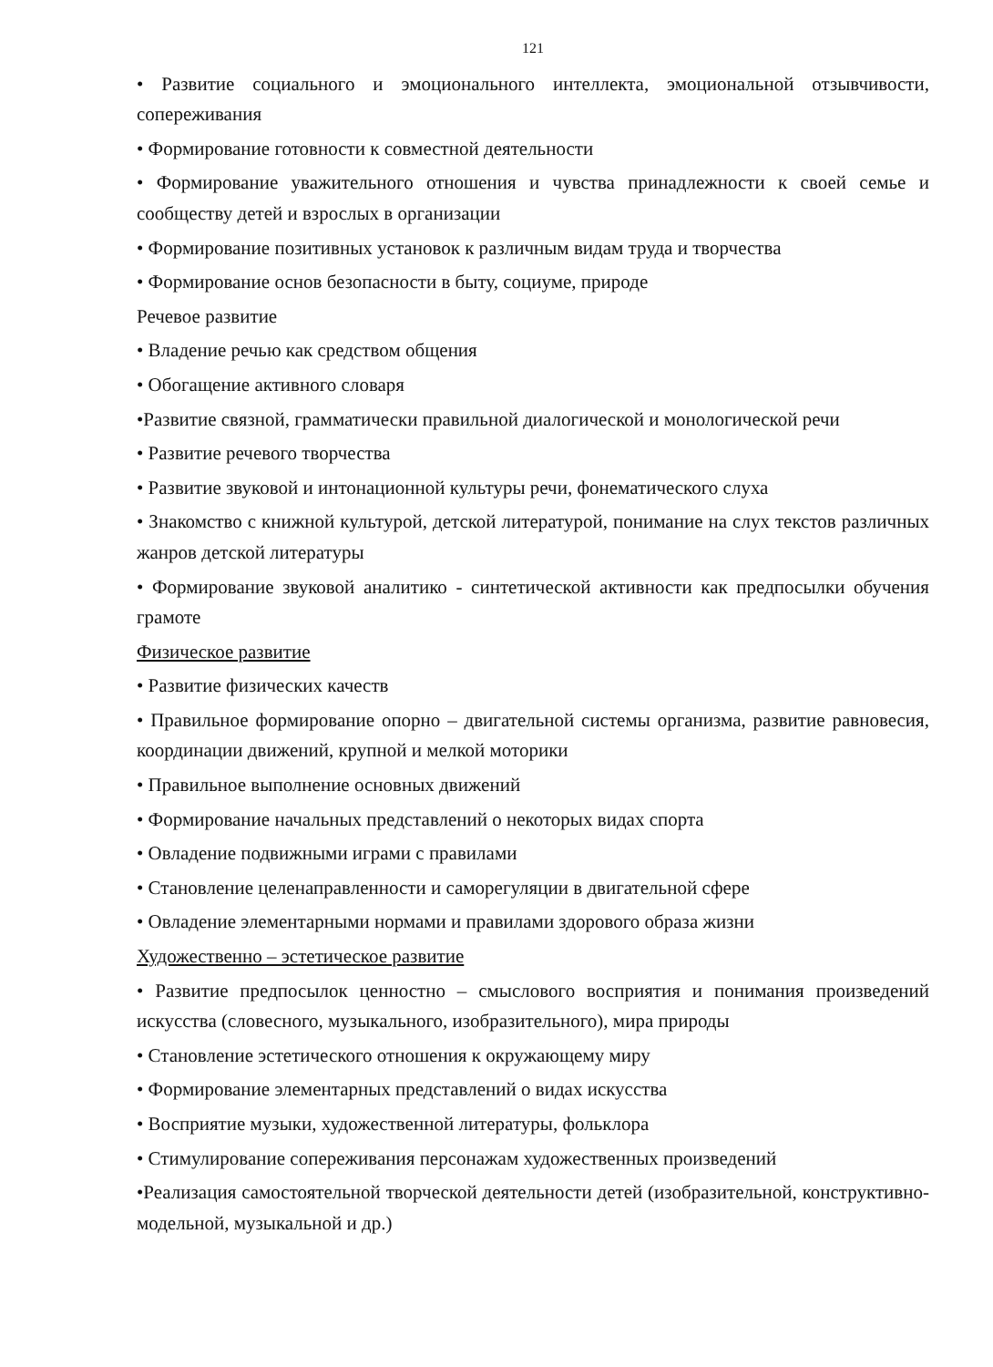121
• Развитие социального и эмоционального интеллекта, эмоциональной отзывчивости, сопереживания
• Формирование готовности к совместной деятельности
• Формирование уважительного отношения и чувства принадлежности к своей семье и сообществу детей и взрослых в организации
• Формирование позитивных установок к различным видам труда и творчества
• Формирование основ безопасности в быту, социуме, природе
Речевое развитие
• Владение речью как средством общения
• Обогащение активного словаря
•Развитие связной, грамматически правильной диалогической и монологической речи
• Развитие речевого творчества
• Развитие звуковой и интонационной культуры речи, фонематического слуха
• Знакомство с книжной культурой, детской литературой, понимание на слух текстов различных жанров детской литературы
• Формирование звуковой аналитико - синтетической активности как предпосылки обучения грамоте
Физическое развитие
• Развитие физических качеств
• Правильное формирование опорно – двигательной системы организма, развитие равновесия, координации движений, крупной и мелкой моторики
• Правильное выполнение основных движений
• Формирование начальных представлений о некоторых видах спорта
• Овладение подвижными играми с правилами
• Становление целенаправленности и саморегуляции в двигательной сфере
• Овладение элементарными нормами и правилами здорового образа жизни
Художественно – эстетическое развитие
• Развитие предпосылок ценностно – смыслового восприятия и понимания произведений искусства (словесного, музыкального, изобразительного), мира природы
• Становление эстетического отношения к окружающему миру
• Формирование элементарных представлений о видах искусства
• Восприятие музыки, художественной литературы, фольклора
• Стимулирование сопереживания персонажам художественных произведений
•Реализация самостоятельной творческой деятельности детей (изобразительной, конструктивно-модельной, музыкальной и др.)